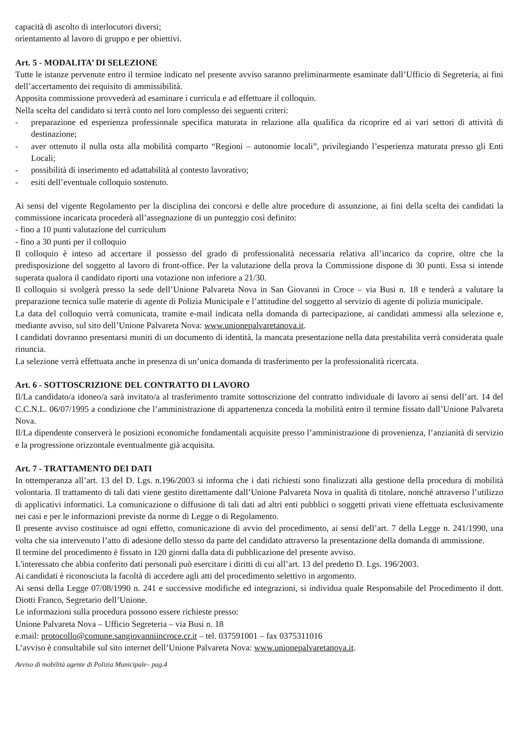capacità di ascolto di interlocutori diversi;
orientamento al lavoro di gruppo e per obiettivi.
Art. 5 - MODALITA’ DI SELEZIONE
Tutte le istanze pervenute entro il termine indicato nel presente avviso saranno preliminarmente esaminate dall’Ufficio di Segreteria, ai fini dell’accertamento dei requisito di ammissibilità.
Apposita commissione provvederà ad esaminare i curricula e ad effettuare il colloquio.
Nella scelta del candidato si terrà conto nel loro complesso dei seguenti criteri:
- preparazione ed esperienza professionale specifica maturata in relazione alla qualifica da ricoprire ed ai vari settori di attività di destinazione;
- aver ottenuto il nulla osta alla mobilità comparto “Regioni – autonomie locali”, privilegiando l’esperienza maturata presso gli Enti Locali;
- possibilità di inserimento ed adattabilità al contesto lavorativo;
- esiti dell’eventuale colloquio sostenuto.
Ai sensi del vigente Regolamento per la disciplina dei concorsi e delle altre procedure di assunzione, ai fini della scelta dei candidati la commissione incaricata procederà all’assegnazione di un punteggio così definito:
- fino a 10 punti valutazione del curriculum
- fino a 30 punti per il colloquio
Il colloquio è inteso ad accertare il possesso del grado di professionalità necessaria relativa all’incarico da coprire, oltre che la predisposizione del soggetto al lavoro di front-office. Per la valutazione della prova la Commissione dispone di 30 punti. Essa si intende superata qualora il candidato riporti una votazione non inferiore a 21/30.
Il colloquio si svolgerà presso la sede dell’Unione Palvareta Nova in San Giovanni in Croce – via Busi n. 18 e tenderà a valutare la preparazione tecnica sulle materie di agente di Polizia Municipale e l’attitudine del soggetto al servizio di agente di polizia municipale.
La data del colloquio verrà comunicata, tramite e-mail indicata nella domanda di partecipazione, ai candidati ammessi alla selezione e, mediante avviso, sul sito dell’Unione Palvareta Nova: www.unionepalvaretanova.it.
I candidati dovranno presentarsi muniti di un documento di identità, la mancata presentazione nella data prestabilita verrà considerata quale rinuncia.
La selezione verrà effettuata anche in presenza di un’unica domanda di trasferimento per la professionalità ricercata.
Art. 6 - SOTTOSCRIZIONE DEL CONTRATTO DI LAVORO
Il/La candidato/a idoneo/a sarà invitato/a al trasferimento tramite sottoscrizione del contratto individuale di lavoro ai sensi dell’art. 14 del C.C.N.L. 06/07/1995 a condizione che l’amministrazione di appartenenza conceda la mobilità entro il termine fissato dall’Unione Palvareta Nova.
Il/La dipendente conserverà le posizioni economiche fondamentali acquisite presso l’amministrazione di provenienza, l’anzianità di servizio e la progressione orizzontale eventualmente già acquisita.
Art. 7 - TRATTAMENTO DEI DATI
In ottemperanza all’art. 13 del D. Lgs. n.196/2003 si informa che i dati richiesti sono finalizzati alla gestione della procedura di mobilità volontaria. Il trattamento di tali dati viene gestito direttamente dall’Unione Palvareta Nova in qualità di titolare, nonché attraverso l’utilizzo di applicativi informatici. La comunicazione o diffusione di tali dati ad altri enti pubblici o soggetti privati viene effettuata esclusivamente nei casi e per le informazioni previste da norme di Legge o di Regolamento.
Il presente avviso costituisce ad ogni effetto, comunicazione di avvio del procedimento, ai sensi dell’art. 7 della Legge n. 241/1990, una volta che sia intervenuto l’atto di adesione dello stesso da parte del candidato attraverso la presentazione della domanda di ammissione.
Il termine del procedimento è fissato in 120 giorni dalla data di pubblicazione del presente avviso.
L'interessato che abbia conferito dati personali può esercitare i diritti di cui all’art. 13 del predetto D. Lgs. 196/2003.
Ai candidati è riconosciuta la facoltà di accedere agli atti del procedimento selettivo in argomento.
Ai sensi della Legge 07/08/1990 n. 241 e successive modifiche ed integrazioni, si individua quale Responsabile del Procedimento il dott. Diotti Franco, Segretario dell’Unione.
Le informazioni sulla procedura possono essere richieste presso:
Unione Palvareta Nova – Ufficio Segreteria – via Busi n. 18
e.mail: protocollo@comune.sangiovanniincroce.cr.it – tel. 037591001 – fax 0375311016
L’avviso è consultabile sul sito internet dell’Unione Palvareta Nova: www.unionepalvaretanova.it.
Avviso di mobilità agente di Polizia Municipale– pag.4